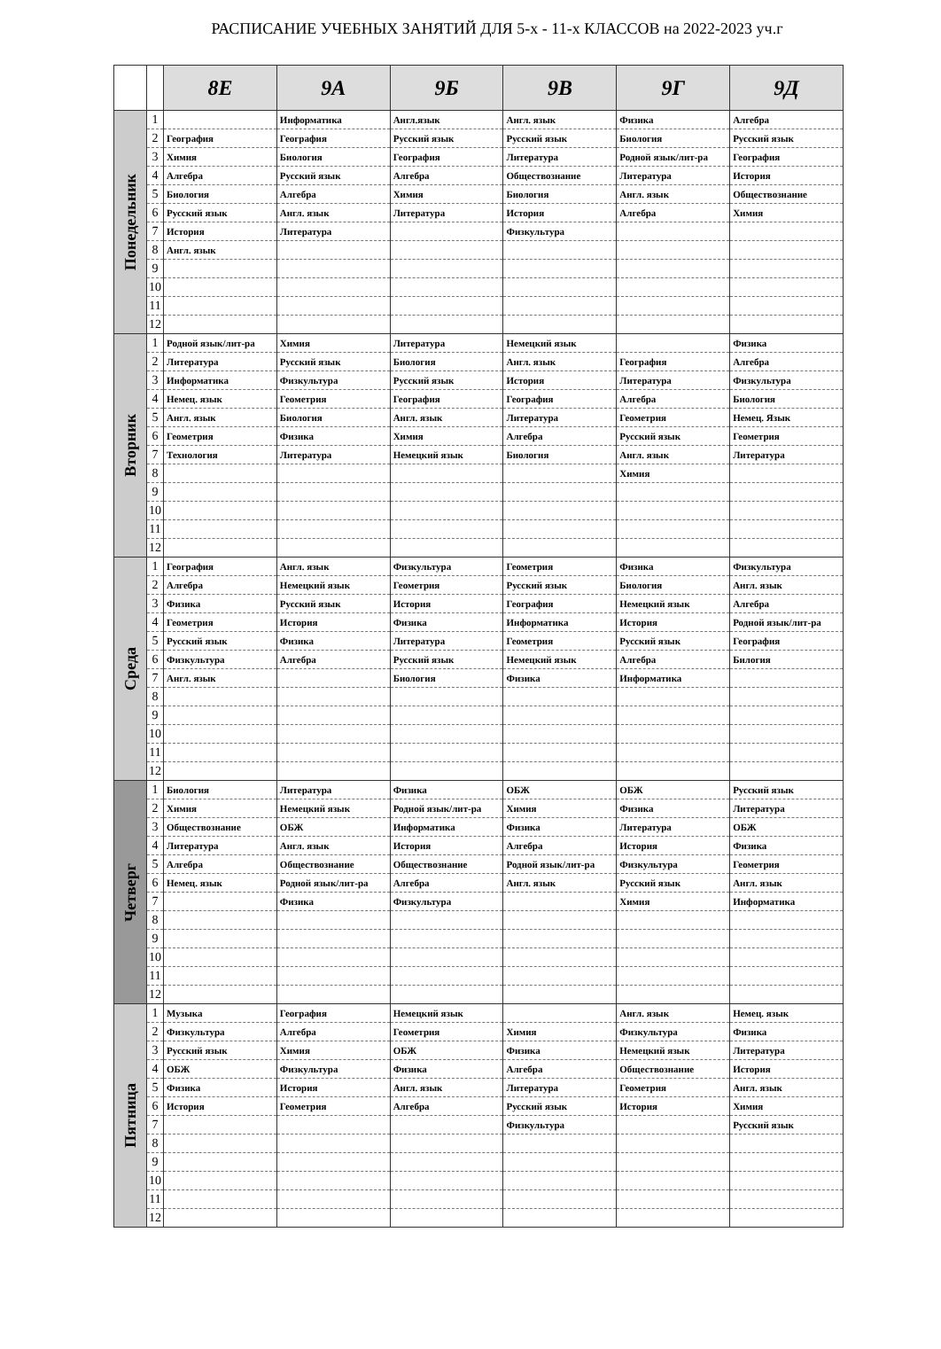РАСПИСАНИЕ УЧЕБНЫХ ЗАНЯТИЙ ДЛЯ 5-х - 11-х КЛАССОВ на 2022-2023 уч.г
| | | 8Е | 9А | 9Б | 9В | 9Г | 9Д |
| --- | --- | --- | --- | --- | --- | --- | --- |
| Понедельник | 1 | | Информатика | Англ.язык | Англ. язык | Физика | Алгебра |
| | 2 | География | География | Русский язык | Русский язык | Биология | Русский язык |
| | 3 | Химия | Биология | География | Литература | Родной язык/лит-ра | География |
| | 4 | Алгебра | Русский язык | Алгебра | Обществознание | Литература | История |
| | 5 | Биология | Алгебра | Химия | Биология | Англ. язык | Обществознание |
| | 6 | Русский язык | Англ. язык | Литература | История | Алгебра | Химия |
| | 7 | История | Литература | | Физкультура | | |
| | 8 | Англ. язык | | | | | |
| | 9 | | | | | | |
| | 10 | | | | | | |
| | 11 | | | | | | |
| | 12 | | | | | | |
| Вторник | 1 | Родной язык/лит-ра | Химия | Литература | Немецкий язык | | Физика |
| | 2 | Литература | Русский язык | Биология | Англ. язык | География | Алгебра |
| | 3 | Информатика | Физкультура | Русский язык | История | Литература | Физкультура |
| | 4 | Немец. язык | Геометрия | География | География | Алгебра | Биология |
| | 5 | Англ. язык | Биология | Англ. язык | Литература | Геометрия | Немец. Язык |
| | 6 | Геометрия | Физика | Химия | Алгебра | Русский язык | Геометрия |
| | 7 | Технология | Литература | Немецкий язык | Биология | Англ. язык | Литература |
| | 8 | | | | | Химия | |
| | 9 | | | | | | |
| | 10 | | | | | | |
| | 11 | | | | | | |
| | 12 | | | | | | |
| Среда | 1 | География | Англ. язык | Физкультура | Геометрия | Физика | Физкультура |
| | 2 | Алгебра | Немецкий язык | Геометрия | Русский язык | Биология | Англ. язык |
| | 3 | Физика | Русский язык | История | География | Немецкий язык | Алгебра |
| | 4 | Геометрия | История | Физика | Информатика | История | Родной язык/лит-ра |
| | 5 | Русский язык | Физика | Литература | Геометрия | Русский язык | География |
| | 6 | Физкультура | Алгебра | Русский язык | Немецкий язык | Алгебра | Билогия |
| | 7 | Англ. язык | | Биология | Физика | Информатика | |
| | 8 | | | | | | |
| | 9 | | | | | | |
| | 10 | | | | | | |
| | 11 | | | | | | |
| | 12 | | | | | | |
| Четверг | 1 | Биология | Литература | Физика | ОБЖ | ОБЖ | Русский язык |
| | 2 | Химия | Немецкий язык | Родной язык/лит-ра | Химия | Физика | Литература |
| | 3 | Обществознание | ОБЖ | Информатика | Физика | Литература | ОБЖ |
| | 4 | Литература | Англ. язык | История | Алгебра | История | Физика |
| | 5 | Алгебра | Обществознание | Обществознание | Родной язык/лит-ра | Физкультура | Геометрия |
| | 6 | Немец. язык | Родной язык/лит-ра | Алгебра | Англ. язык | Русский язык | Англ. язык |
| | 7 | | Физика | Физкультура | | Химия | Информатика |
| | 8 | | | | | | |
| | 9 | | | | | | |
| | 10 | | | | | | |
| | 11 | | | | | | |
| | 12 | | | | | | |
| Пятница | 1 | Музыка | География | Немецкий язык | | Англ. язык | Немец. язык |
| | 2 | Физкультура | Алгебра | Геометрия | Химия | Физкультура | Физика |
| | 3 | Русский язык | Химия | ОБЖ | Физика | Немецкий язык | Литература |
| | 4 | ОБЖ | Физкультура | Физика | Алгебра | Обществознание | История |
| | 5 | Физика | История | Англ. язык | Литература | Геометрия | Англ. язык |
| | 6 | История | Геометрия | Алгебра | Русский язык | История | Химия |
| | 7 | | | | Физкультура | | Русский язык |
| | 8 | | | | | | |
| | 9 | | | | | | |
| | 10 | | | | | | |
| | 11 | | | | | | |
| | 12 | | | | | | |